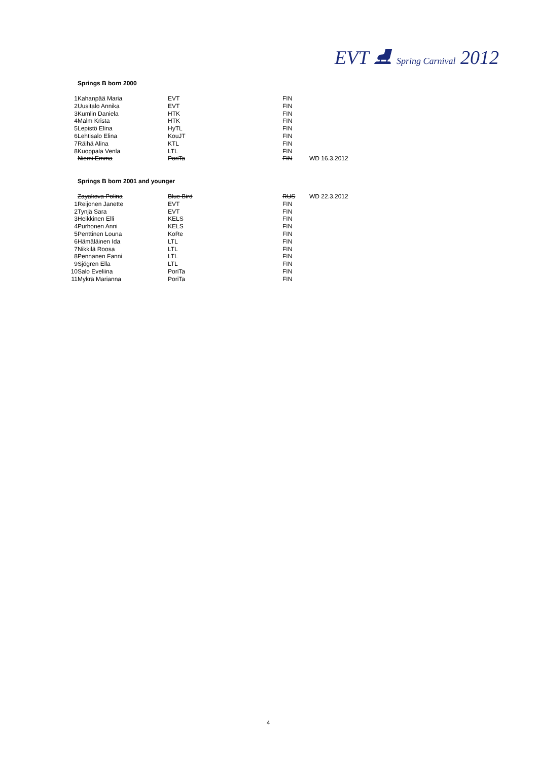EVT ⛸ Spring Carnival 2012
Springs B born 2000
| 1 | Kahanpää Maria | EVT | FIN | |
| 2 | Uusitalo Annika | EVT | FIN | |
| 3 | Kumlin Daniela | HTK | FIN | |
| 4 | Malm Krista | HTK | FIN | |
| 5 | Lepistö Elina | HyTL | FIN | |
| 6 | Lehtisalo Elina | KouJT | FIN | |
| 7 | Räihä Alina | KTL | FIN | |
| 8 | Kuoppala Venla | LTL | FIN | |
| | Niemi Emma | PoriTa | FIN | WD 16.3.2012 |
Springs B born 2001 and younger
| | Zayakova Polina | Blue Bird | RUS | WD 22.3.2012 |
| 1 | Reijonen Janette | EVT | FIN | |
| 2 | Tynjä Sara | EVT | FIN | |
| 3 | Heikkinen Elli | KELS | FIN | |
| 4 | Purhonen Anni | KELS | FIN | |
| 5 | Penttinen Louna | KoRe | FIN | |
| 6 | Hämäläinen Ida | LTL | FIN | |
| 7 | Nikkilä Roosa | LTL | FIN | |
| 8 | Pennanen Fanni | LTL | FIN | |
| 9 | Sjögren Ella | LTL | FIN | |
| 10 | Salo Eveliina | PoriTa | FIN | |
| 11 | Mykrä Marianna | PoriTa | FIN | |
4